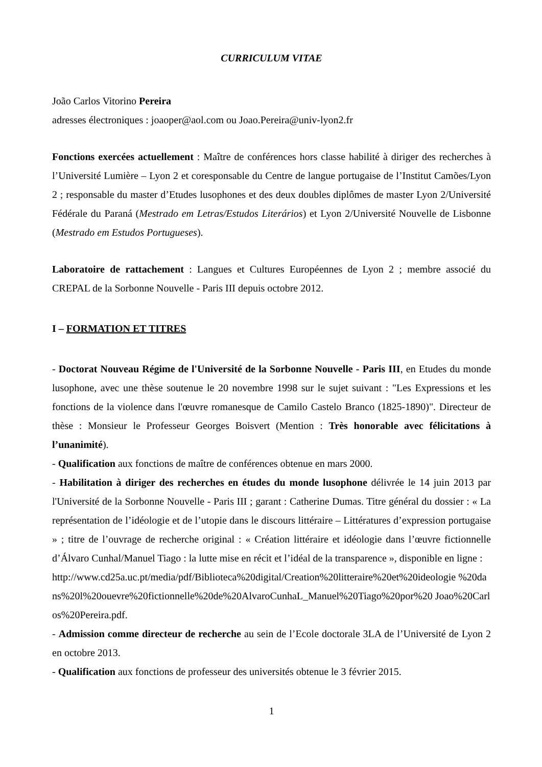CURRICULUM VITAE
João Carlos Vitorino Pereira
adresses électroniques : joaoper@aol.com ou Joao.Pereira@univ-lyon2.fr
Fonctions exercées actuellement : Maître de conférences hors classe habilité à diriger des recherches à l’Université Lumière – Lyon 2 et coresponsable du Centre de langue portugaise de l’Institut Camões/Lyon 2 ; responsable du master d’Etudes lusophones et des deux doubles diplômes de master Lyon 2/Université Fédérale du Paraná (Mestrado em Letras/Estudos Literários) et Lyon 2/Université Nouvelle de Lisbonne (Mestrado em Estudos Portugueses).
Laboratoire de rattachement : Langues et Cultures Européennes de Lyon 2 ; membre associé du CREPAL de la Sorbonne Nouvelle - Paris III depuis octobre 2012.
I – FORMATION ET TITRES
- Doctorat Nouveau Régime de l'Université de la Sorbonne Nouvelle - Paris III, en Etudes du monde lusophone, avec une thèse soutenue le 20 novembre 1998 sur le sujet suivant : "Les Expressions et les fonctions de la violence dans l'œuvre romanesque de Camilo Castelo Branco (1825-1890)". Directeur de thèse : Monsieur le Professeur Georges Boisvert (Mention : Très honorable avec félicitations à l’unanimité).
- Qualification aux fonctions de maître de conférences obtenue en mars 2000.
- Habilitation à diriger des recherches en études du monde lusophone délivrée le 14 juin 2013 par l'Université de la Sorbonne Nouvelle - Paris III ; garant : Catherine Dumas. Titre général du dossier : « La représentation de l’idéologie et de l’utopie dans le discours littéraire – Littératures d’expression portugaise » ; titre de l’ouvrage de recherche original : « Création littéraire et idéologie dans l’œuvre fictionnelle d’Álvaro Cunhal/Manuel Tiago : la lutte mise en récit et l’idéal de la transparence », disponible en ligne :
http://www.cd25a.uc.pt/media/pdf/Biblioteca%20digital/Creation%20litteraire%20et%20ideologie %20dans%20l%20ouevre%20fictionnelle%20de%20AlvaroCunhaL_Manuel%20Tiago%20por%20 Joao%20Carlos%20Pereira.pdf.
- Admission comme directeur de recherche au sein de l’Ecole doctorale 3LA de l’Université de Lyon 2 en octobre 2013.
- Qualification aux fonctions de professeur des universités obtenue le 3 février 2015.
1